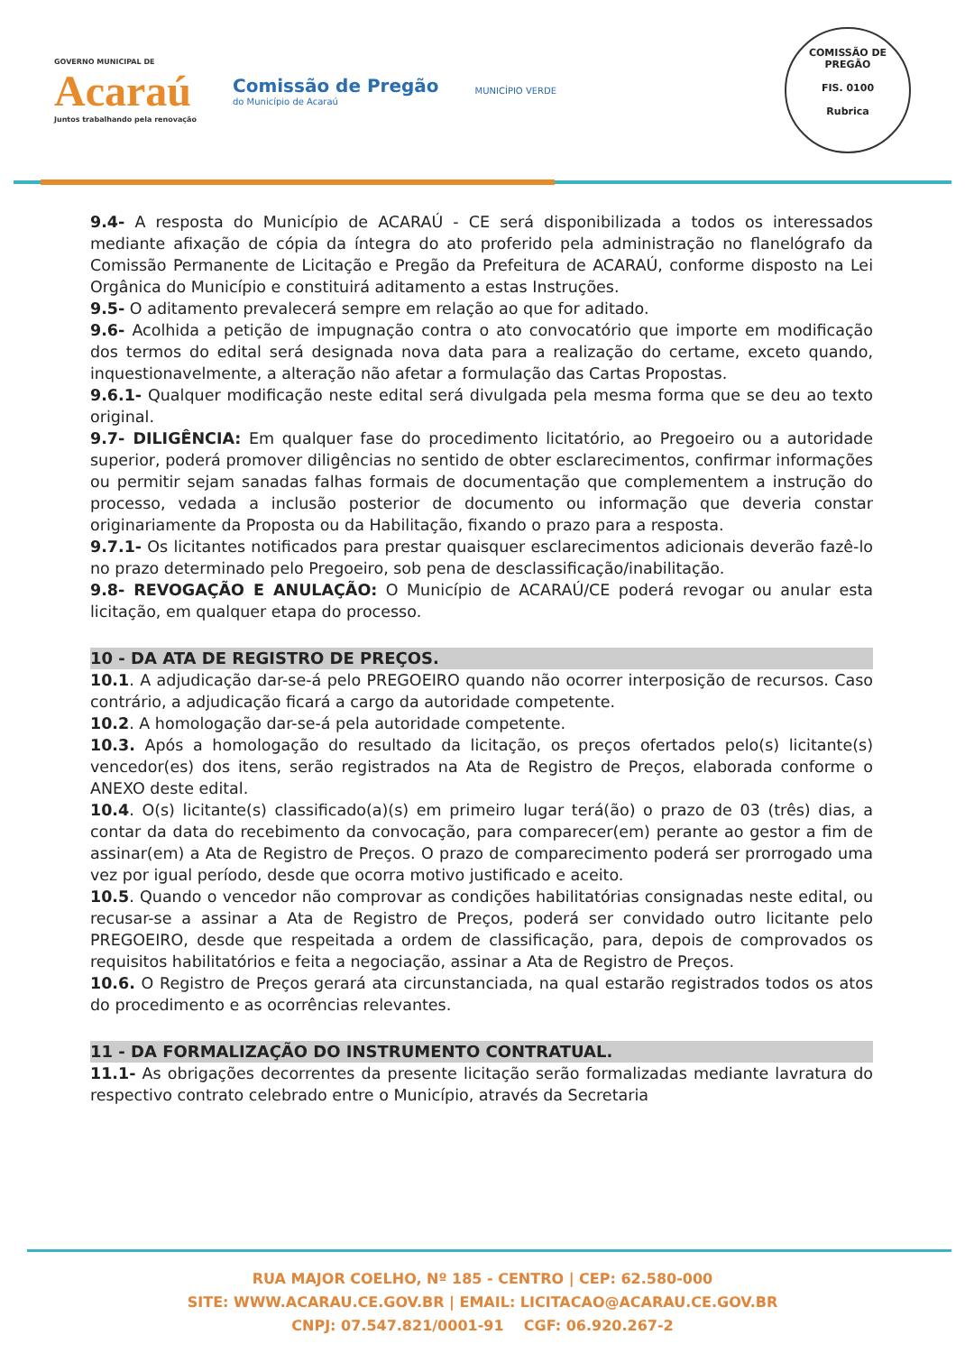GOVERNO MUNICIPAL DE
Acaraú
Juntos trabalhando pela renovação
Comissão de Pregão
do Município de Acaraú
MUNICÍPIO VERDE
COMISSÃO DE PREGÃO
FIS. 0100
Rubrica
9.4- A resposta do Município de ACARAÚ - CE será disponibilizada a todos os interessados mediante afixação de cópia da íntegra do ato proferido pela administração no flanelógrafo da Comissão Permanente de Licitação e Pregão da Prefeitura de ACARAÚ, conforme disposto na Lei Orgânica do Município e constituirá aditamento a estas Instruções.
9.5- O aditamento prevalecerá sempre em relação ao que for aditado.
9.6- Acolhida a petição de impugnação contra o ato convocatório que importe em modificação dos termos do edital será designada nova data para a realização do certame, exceto quando, inquestionavelmente, a alteração não afetar a formulação das Cartas Propostas.
9.6.1- Qualquer modificação neste edital será divulgada pela mesma forma que se deu ao texto original.
9.7- DILIGÊNCIA: Em qualquer fase do procedimento licitatório, ao Pregoeiro ou a autoridade superior, poderá promover diligências no sentido de obter esclarecimentos, confirmar informações ou permitir sejam sanadas falhas formais de documentação que complementem a instrução do processo, vedada a inclusão posterior de documento ou informação que deveria constar originariamente da Proposta ou da Habilitação, fixando o prazo para a resposta.
9.7.1- Os licitantes notificados para prestar quaisquer esclarecimentos adicionais deverão fazê-lo no prazo determinado pelo Pregoeiro, sob pena de desclassificação/inabilitação.
9.8- REVOGAÇÃO E ANULAÇÃO: O Município de ACARAÚ/CE poderá revogar ou anular esta licitação, em qualquer etapa do processo.
10 - DA ATA DE REGISTRO DE PREÇOS.
10.1. A adjudicação dar-se-á pelo PREGOEIRO quando não ocorrer interposição de recursos. Caso contrário, a adjudicação ficará a cargo da autoridade competente.
10.2. A homologação dar-se-á pela autoridade competente.
10.3. Após a homologação do resultado da licitação, os preços ofertados pelo(s) licitante(s) vencedor(es) dos itens, serão registrados na Ata de Registro de Preços, elaborada conforme o ANEXO deste edital.
10.4. O(s) licitante(s) classificado(a)(s) em primeiro lugar terá(ão) o prazo de 03 (três) dias, a contar da data do recebimento da convocação, para comparecer(em) perante ao gestor a fim de assinar(em) a Ata de Registro de Preços. O prazo de comparecimento poderá ser prorrogado uma vez por igual período, desde que ocorra motivo justificado e aceito.
10.5. Quando o vencedor não comprovar as condições habilitatórias consignadas neste edital, ou recusar-se a assinar a Ata de Registro de Preços, poderá ser convidado outro licitante pelo PREGOEIRO, desde que respeitada a ordem de classificação, para, depois de comprovados os requisitos habilitatórios e feita a negociação, assinar a Ata de Registro de Preços.
10.6. O Registro de Preços gerará ata circunstanciada, na qual estarão registrados todos os atos do procedimento e as ocorrências relevantes.
11 - DA FORMALIZAÇÃO DO INSTRUMENTO CONTRATUAL.
11.1- As obrigações decorrentes da presente licitação serão formalizadas mediante lavratura do respectivo contrato celebrado entre o Município, através da Secretaria
RUA MAJOR COELHO, Nº 185 - CENTRO | CEP: 62.580-000
SITE: WWW.ACARAU.CE.GOV.BR | EMAIL: LICITACAO@ACARAU.CE.GOV.BR
CNPJ: 07.547.821/0001-91 CGF: 06.920.267-2